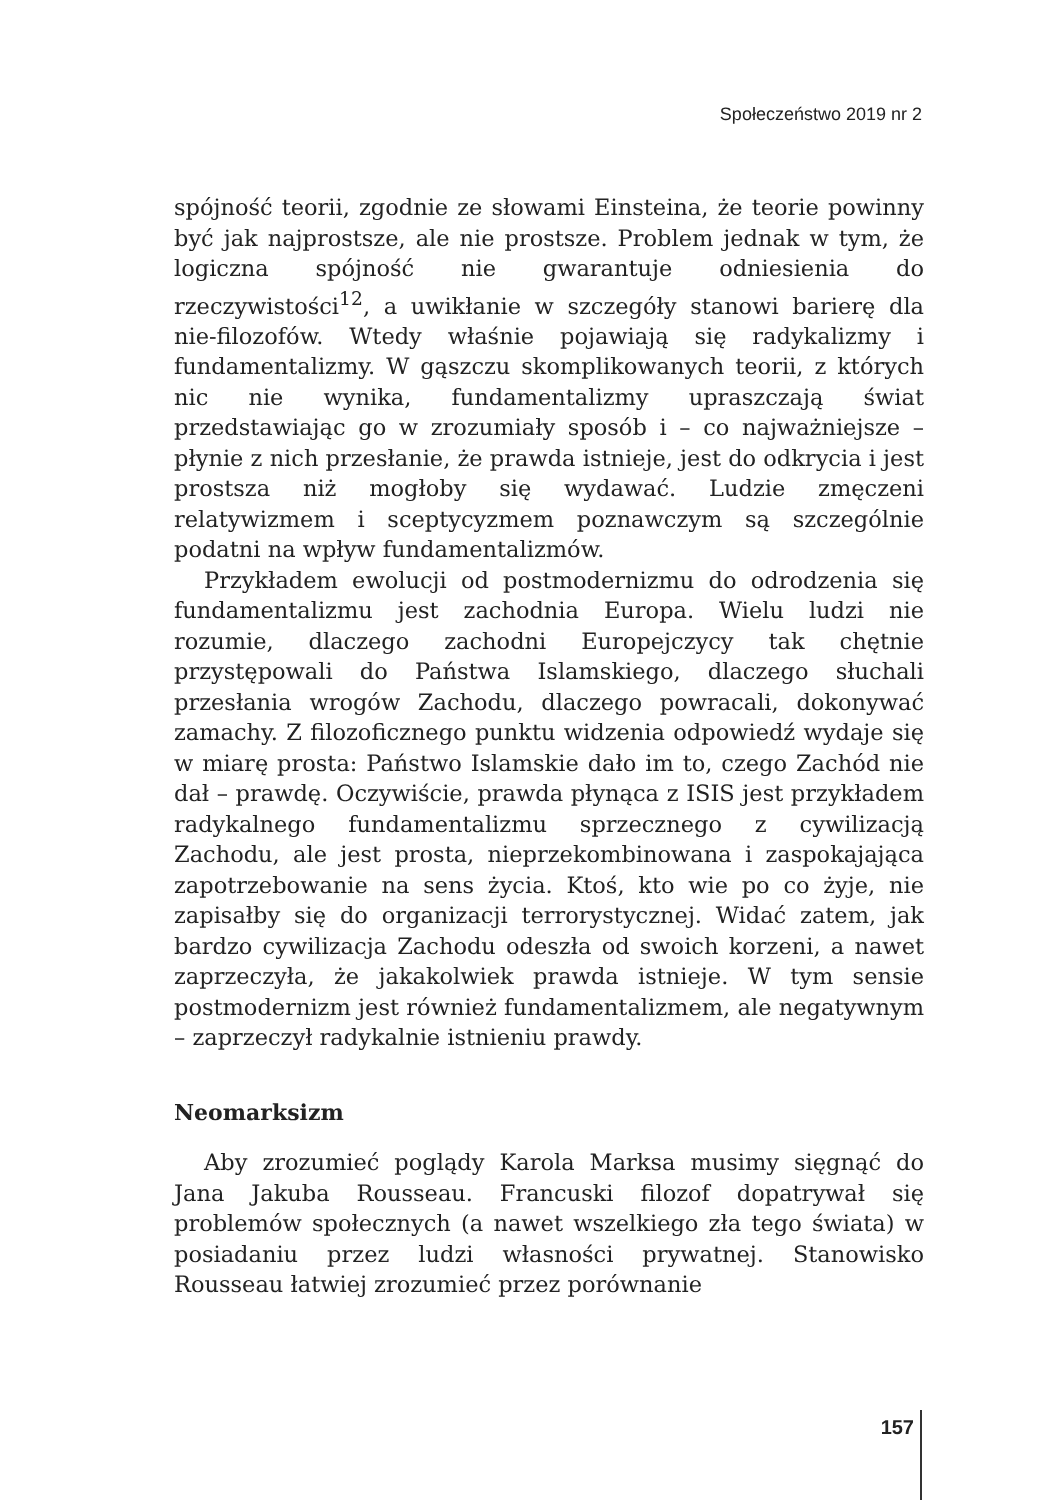Społeczeństwo 2019 nr 2
spójność teorii, zgodnie ze słowami Einsteina, że teorie powinny być jak najprostsze, ale nie prostsze. Problem jednak w tym, że logiczna spójność nie gwarantuje odniesienia do rzeczywistości<sup>12</sup>, a uwikłanie w szczegóły stanowi barierę dla nie-filozofów. Wtedy właśnie pojawiają się radykalizmy i fundamentalizmy. W gąszczu skomplikowanych teorii, z których nic nie wynika, fundamentalizmy upraszczają świat przedstawiając go w zrozumiały sposób i – co najważniejsze – płynie z nich przesłanie, że prawda istnieje, jest do odkrycia i jest prostsza niż mogłoby się wydawać. Ludzie zmęczeni relatywizmem i sceptycyzmem poznawczym są szczególnie podatni na wpływ fundamentalizmów.
Przykładem ewolucji od postmodernizmu do odrodzenia się fundamentalizmu jest zachodnia Europa. Wielu ludzi nie rozumie, dlaczego zachodni Europejczycy tak chętnie przystępowali do Państwa Islamskiego, dlaczego słuchali przesłania wrogów Zachodu, dlaczego powracali, dokonywać zamachy. Z filozoficznego punktu widzenia odpowiedź wydaje się w miarę prosta: Państwo Islamskie dało im to, czego Zachód nie dał – prawdę. Oczywiście, prawda płynąca z ISIS jest przykładem radykalnego fundamentalizmu sprzecznego z cywilizacją Zachodu, ale jest prosta, nieprzekombinowana i zaspokajająca zapotrzebowanie na sens życia. Ktoś, kto wie po co żyje, nie zapisałby się do organizacji terrorystycznej. Widać zatem, jak bardzo cywilizacja Zachodu odeszła od swoich korzeni, a nawet zaprzeczyła, że jakakolwiek prawda istnieje. W tym sensie postmodernizm jest również fundamentalizmem, ale negatywnym – zaprzeczył radykalnie istnieniu prawdy.
Neomarksizm
Aby zrozumieć poglądy Karola Marksa musimy sięgnąć do Jana Jakuba Rousseau. Francuski filozof dopatrywał się problemów społecznych (a nawet wszelkiego zła tego świata) w posiadaniu przez ludzi własności prywatnej. Stanowisko Rousseau łatwiej zrozumieć przez porównanie
157